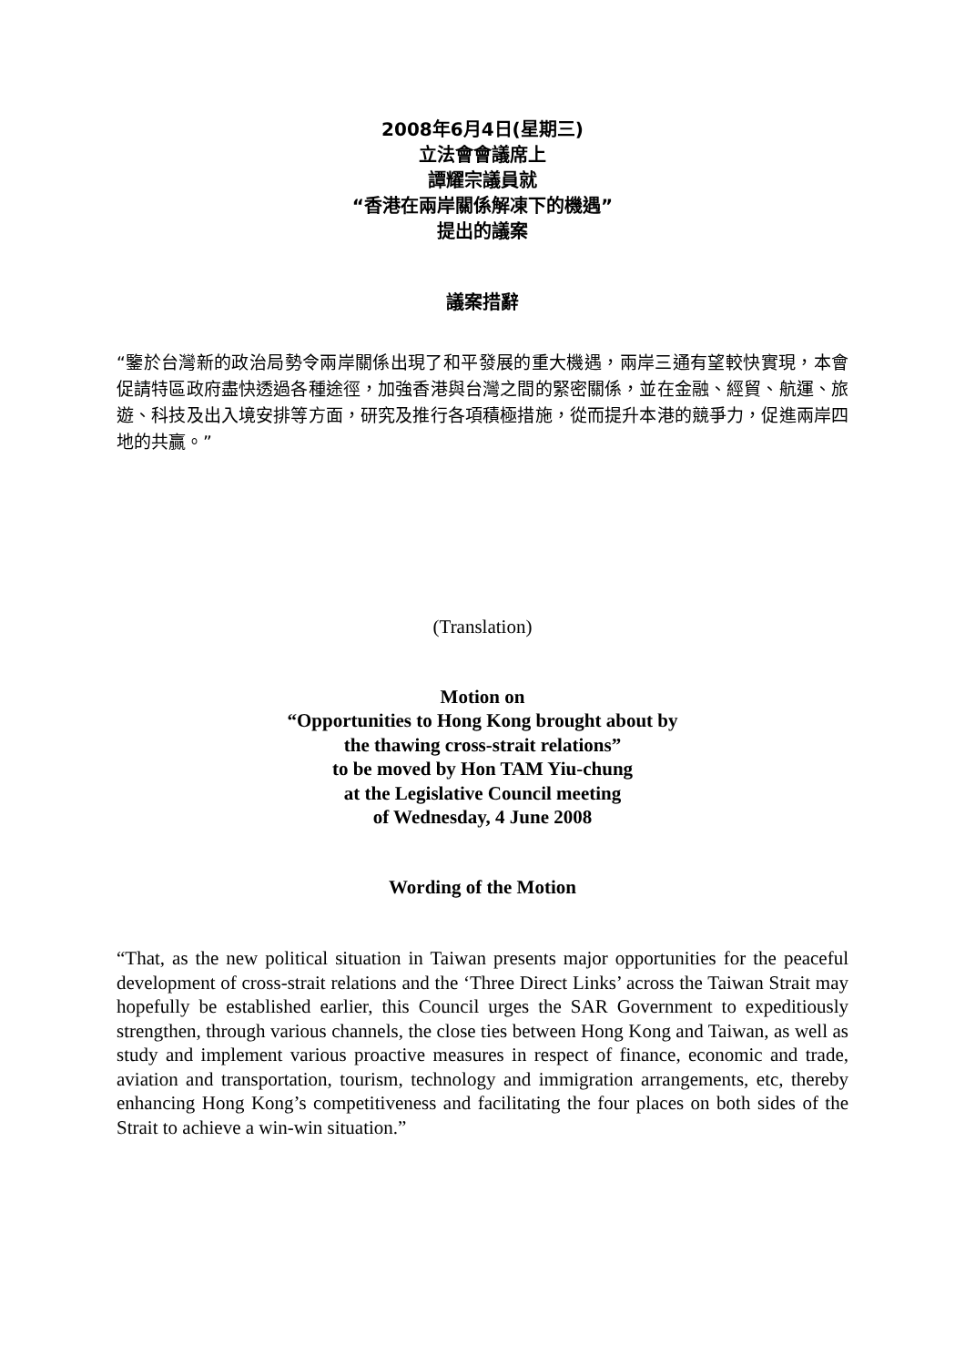2008年6月4日(星期三)
立法會會議席上
譚耀宗議員就
“香港在兩岸關係解凍下的機遇”
提出的議案
議案措辭
“鑒於台灣新的政治局勢令兩岸關係出現了和平發展的重大機遇，兩岸三通有望較快實現，本會促請特區政府盡快透過各種途徑，加強香港與台灣之間的緊密關係，並在金融、經貿、航運、旅遊、科技及出入境安排等方面，研究及推行各項積極措施，從而提升本港的競爭力，促進兩岸四地的共贏。”
(Translation)
Motion on
“Opportunities to Hong Kong brought about by
the thawing cross-strait relations”
to be moved by Hon TAM Yiu-chung
at the Legislative Council meeting
of Wednesday, 4 June 2008
Wording of the Motion
“That, as the new political situation in Taiwan presents major opportunities for the peaceful development of cross-strait relations and the ‘Three Direct Links’ across the Taiwan Strait may hopefully be established earlier, this Council urges the SAR Government to expeditiously strengthen, through various channels, the close ties between Hong Kong and Taiwan, as well as study and implement various proactive measures in respect of finance, economic and trade, aviation and transportation, tourism, technology and immigration arrangements, etc, thereby enhancing Hong Kong’s competitiveness and facilitating the four places on both sides of the Strait to achieve a win-win situation.”